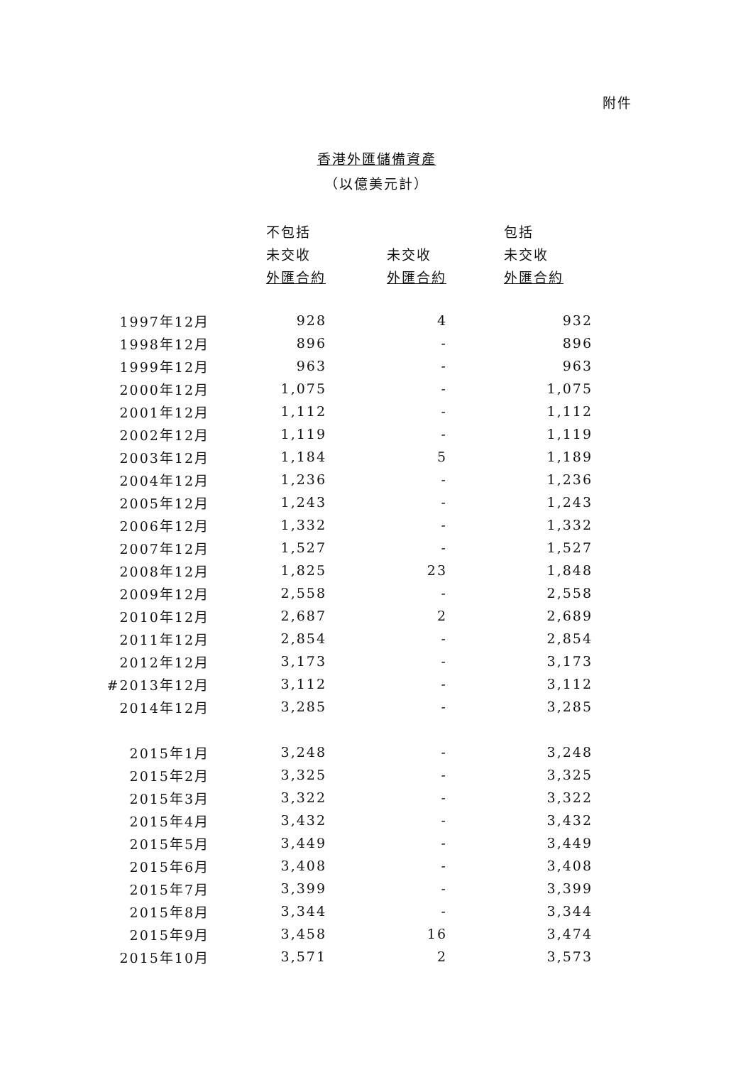附件
香港外匯儲備資產
（以億美元計）
| | 不包括 | | 包括 |
| --- | --- | --- | --- |
| | 未交收 | 未交收 | 未交收 |
| | 外匯合約 | 外匯合約 | 外匯合約 |
| 1997年12月 | 928 | 4 | 932 |
| 1998年12月 | 896 | - | 896 |
| 1999年12月 | 963 | - | 963 |
| 2000年12月 | 1,075 | - | 1,075 |
| 2001年12月 | 1,112 | - | 1,112 |
| 2002年12月 | 1,119 | - | 1,119 |
| 2003年12月 | 1,184 | 5 | 1,189 |
| 2004年12月 | 1,236 | - | 1,236 |
| 2005年12月 | 1,243 | - | 1,243 |
| 2006年12月 | 1,332 | - | 1,332 |
| 2007年12月 | 1,527 | - | 1,527 |
| 2008年12月 | 1,825 | 23 | 1,848 |
| 2009年12月 | 2,558 | - | 2,558 |
| 2010年12月 | 2,687 | 2 | 2,689 |
| 2011年12月 | 2,854 | - | 2,854 |
| 2012年12月 | 3,173 | - | 3,173 |
| #2013年12月 | 3,112 | - | 3,112 |
| 2014年12月 | 3,285 | - | 3,285 |
| 2015年1月 | 3,248 | - | 3,248 |
| 2015年2月 | 3,325 | - | 3,325 |
| 2015年3月 | 3,322 | - | 3,322 |
| 2015年4月 | 3,432 | - | 3,432 |
| 2015年5月 | 3,449 | - | 3,449 |
| 2015年6月 | 3,408 | - | 3,408 |
| 2015年7月 | 3,399 | - | 3,399 |
| 2015年8月 | 3,344 | - | 3,344 |
| 2015年9月 | 3,458 | 16 | 3,474 |
| 2015年10月 | 3,571 | 2 | 3,573 |